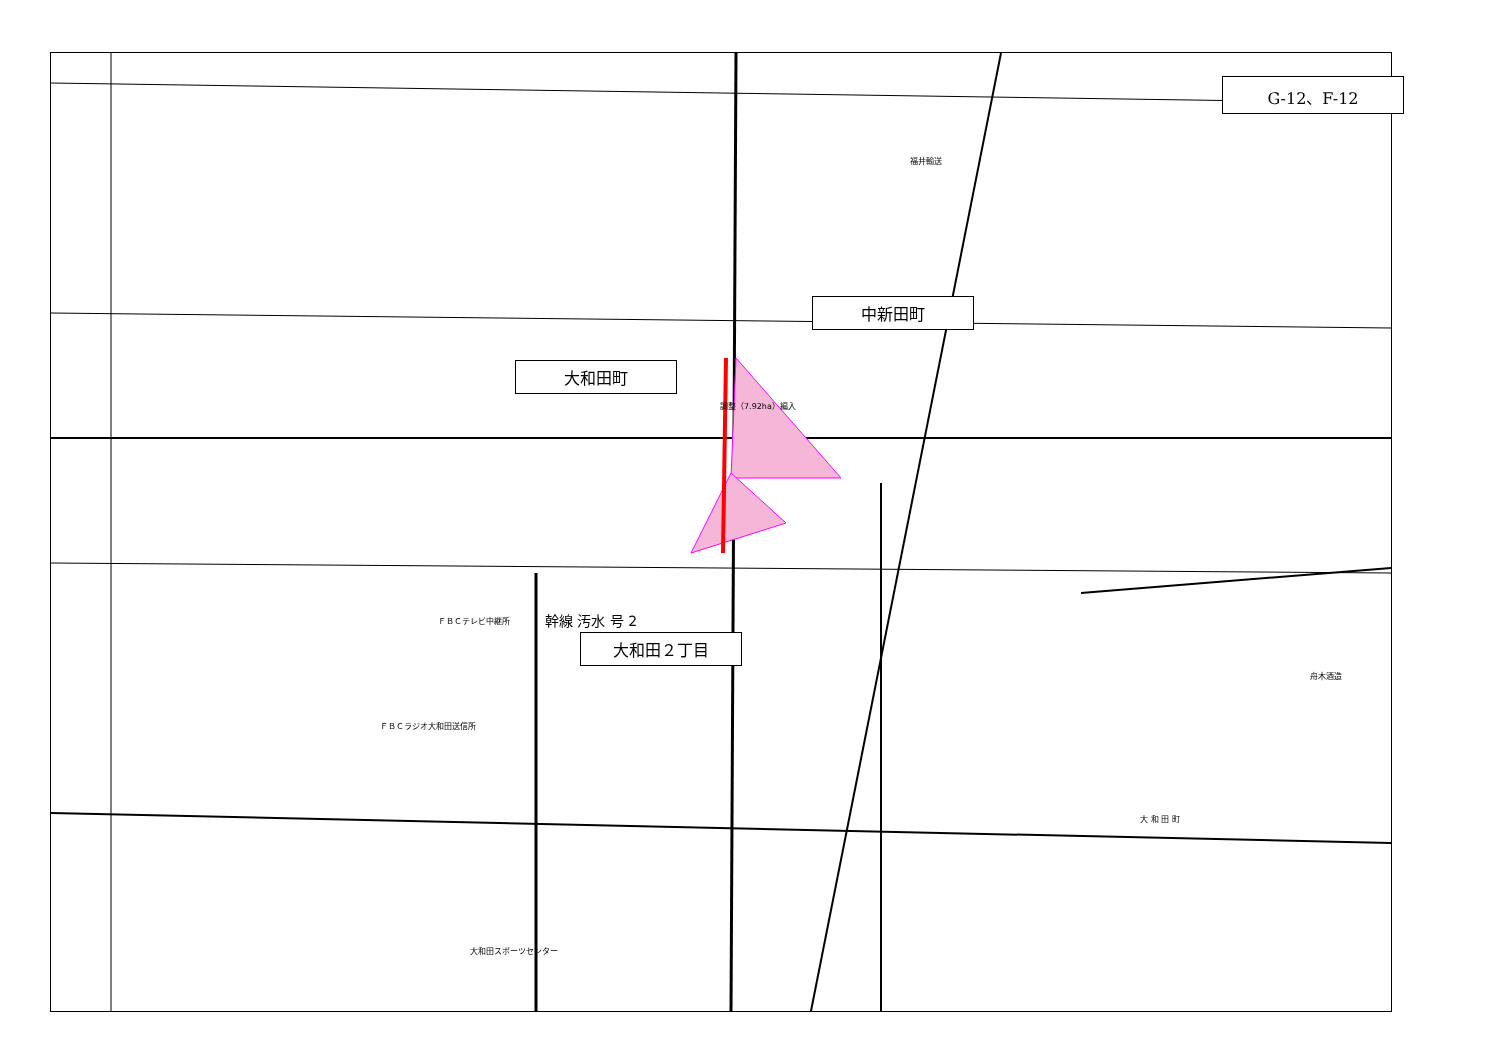G-12、F-12
中新田町
大和田町
大和田２丁目
ＦＢＣテレビ中継所
ＦＢＣラジオ大和田送信所
大和田スポーツセンター
舟木酒造
大 和 田 町
福井輸送
幹線 汚水 号 2
調整（7.92ha）編入